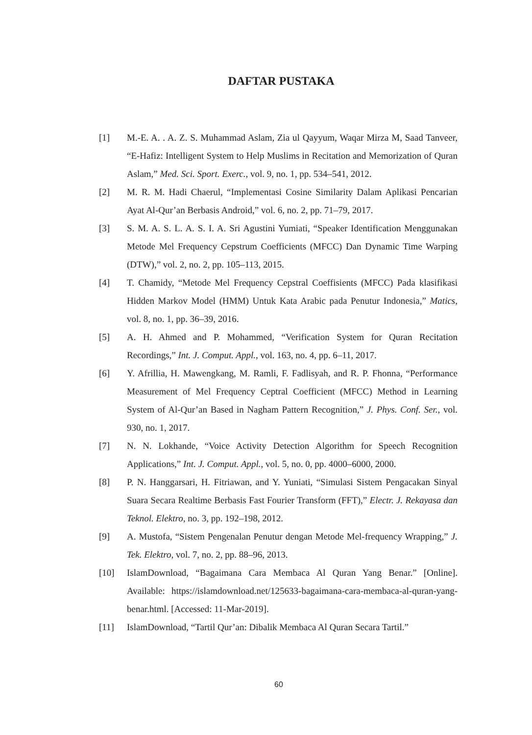DAFTAR PUSTAKA
[1] M.-E. A. . A. Z. S. Muhammad Aslam, Zia ul Qayyum, Waqar Mirza M, Saad Tanveer, “E-Hafiz: Intelligent System to Help Muslims in Recitation and Memorization of Quran Aslam,” Med. Sci. Sport. Exerc., vol. 9, no. 1, pp. 534–541, 2012.
[2] M. R. M. Hadi Chaerul, “Implementasi Cosine Similarity Dalam Aplikasi Pencarian Ayat Al-Qur’an Berbasis Android,” vol. 6, no. 2, pp. 71–79, 2017.
[3] S. M. A. S. L. A. S. I. A. Sri Agustini Yumiati, “Speaker Identification Menggunakan Metode Mel Frequency Cepstrum Coefficients (MFCC) Dan Dynamic Time Warping (DTW),” vol. 2, no. 2, pp. 105–113, 2015.
[4] T. Chamidy, “Metode Mel Frequency Cepstral Coeffisients (MFCC) Pada klasifikasi Hidden Markov Model (HMM) Untuk Kata Arabic pada Penutur Indonesia,” Matics, vol. 8, no. 1, pp. 36–39, 2016.
[5] A. H. Ahmed and P. Mohammed, “Verification System for Quran Recitation Recordings,” Int. J. Comput. Appl., vol. 163, no. 4, pp. 6–11, 2017.
[6] Y. Afrillia, H. Mawengkang, M. Ramli, F. Fadlisyah, and R. P. Fhonna, “Performance Measurement of Mel Frequency Ceptral Coefficient (MFCC) Method in Learning System of Al-Qur’an Based in Nagham Pattern Recognition,” J. Phys. Conf. Ser., vol. 930, no. 1, 2017.
[7] N. N. Lokhande, “Voice Activity Detection Algorithm for Speech Recognition Applications,” Int. J. Comput. Appl., vol. 5, no. 0, pp. 4000–6000, 2000.
[8] P. N. Hanggarsari, H. Fitriawan, and Y. Yuniati, “Simulasi Sistem Pengacakan Sinyal Suara Secara Realtime Berbasis Fast Fourier Transform (FFT),” Electr. J. Rekayasa dan Teknol. Elektro, no. 3, pp. 192–198, 2012.
[9] A. Mustofa, “Sistem Pengenalan Penutur dengan Metode Mel-frequency Wrapping,” J. Tek. Elektro, vol. 7, no. 2, pp. 88–96, 2013.
[10] IslamDownload, “Bagaimana Cara Membaca Al Quran Yang Benar.” [Online]. Available: https://islamdownload.net/125633-bagaimana-cara-membaca-al-quran-yang-benar.html. [Accessed: 11-Mar-2019].
[11] IslamDownload, “Tartil Qur’an: Dibalik Membaca Al Quran Secara Tartil.”
60